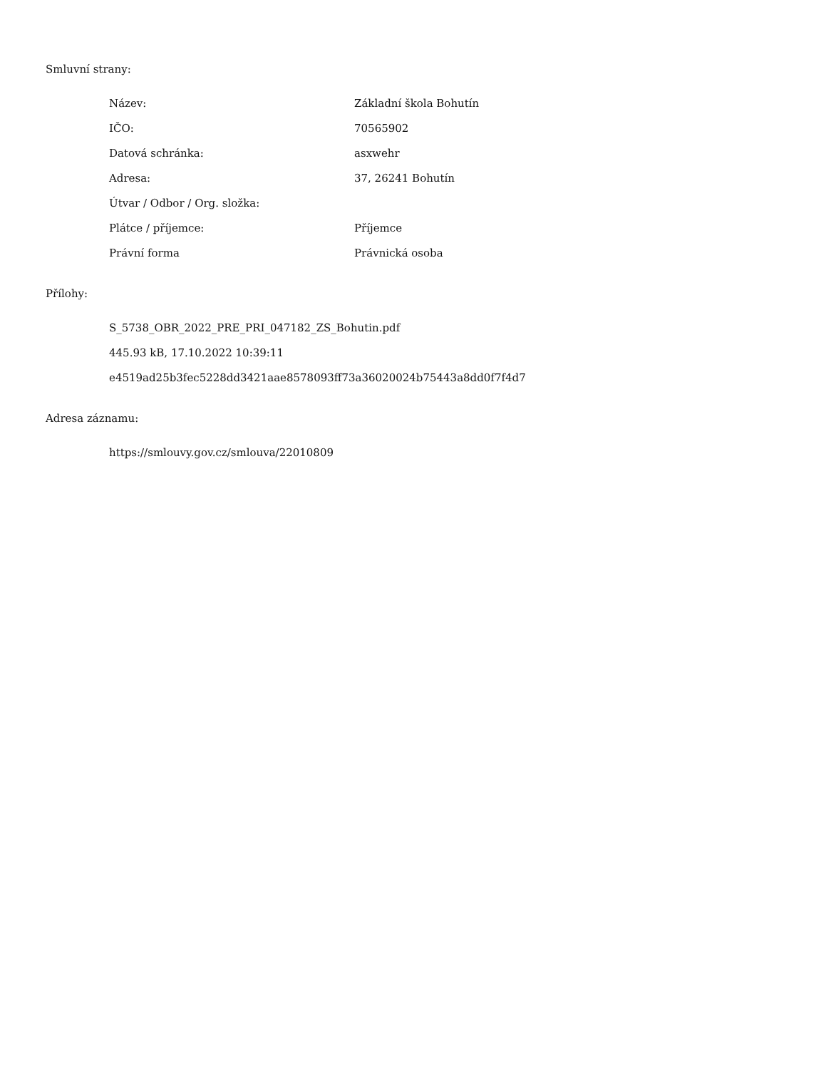Smluvní strany:
| Název: | Základní škola Bohutín |
| IČO: | 70565902 |
| Datová schránka: | asxwehr |
| Adresa: | 37, 26241 Bohutín |
| Útvar / Odbor / Org. složka: | |
| Plátce / příjemce: | Příjemce |
| Právní forma | Právnická osoba |
Přílohy:
S_5738_OBR_2022_PRE_PRI_047182_ZS_Bohutin.pdf
445.93 kB, 17.10.2022 10:39:11
e4519ad25b3fec5228dd3421aae8578093ff73a36020024b75443a8dd0f7f4d7
Adresa záznamu:
https://smlouvy.gov.cz/smlouva/22010809